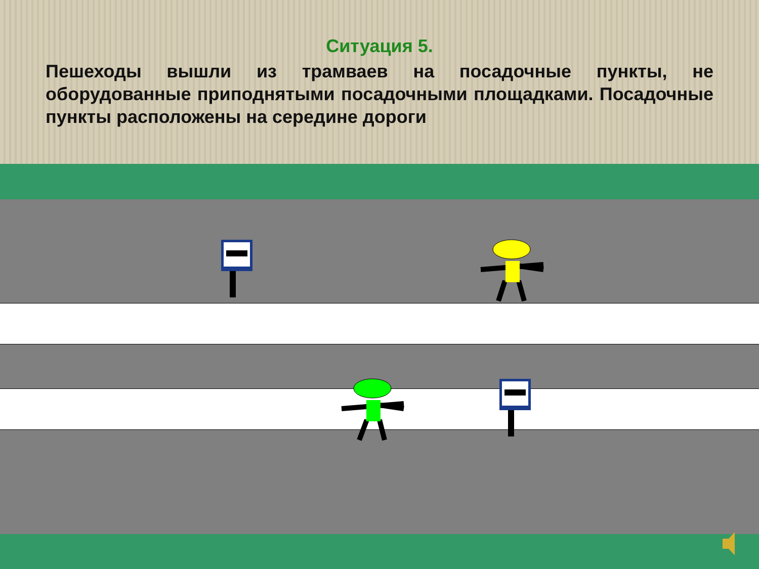Ситуация 5.
Пешеходы вышли из трамваев на посадочные пункты, не оборудованные приподнятыми посадочными площадками. Посадочные пункты расположены на середине дороги